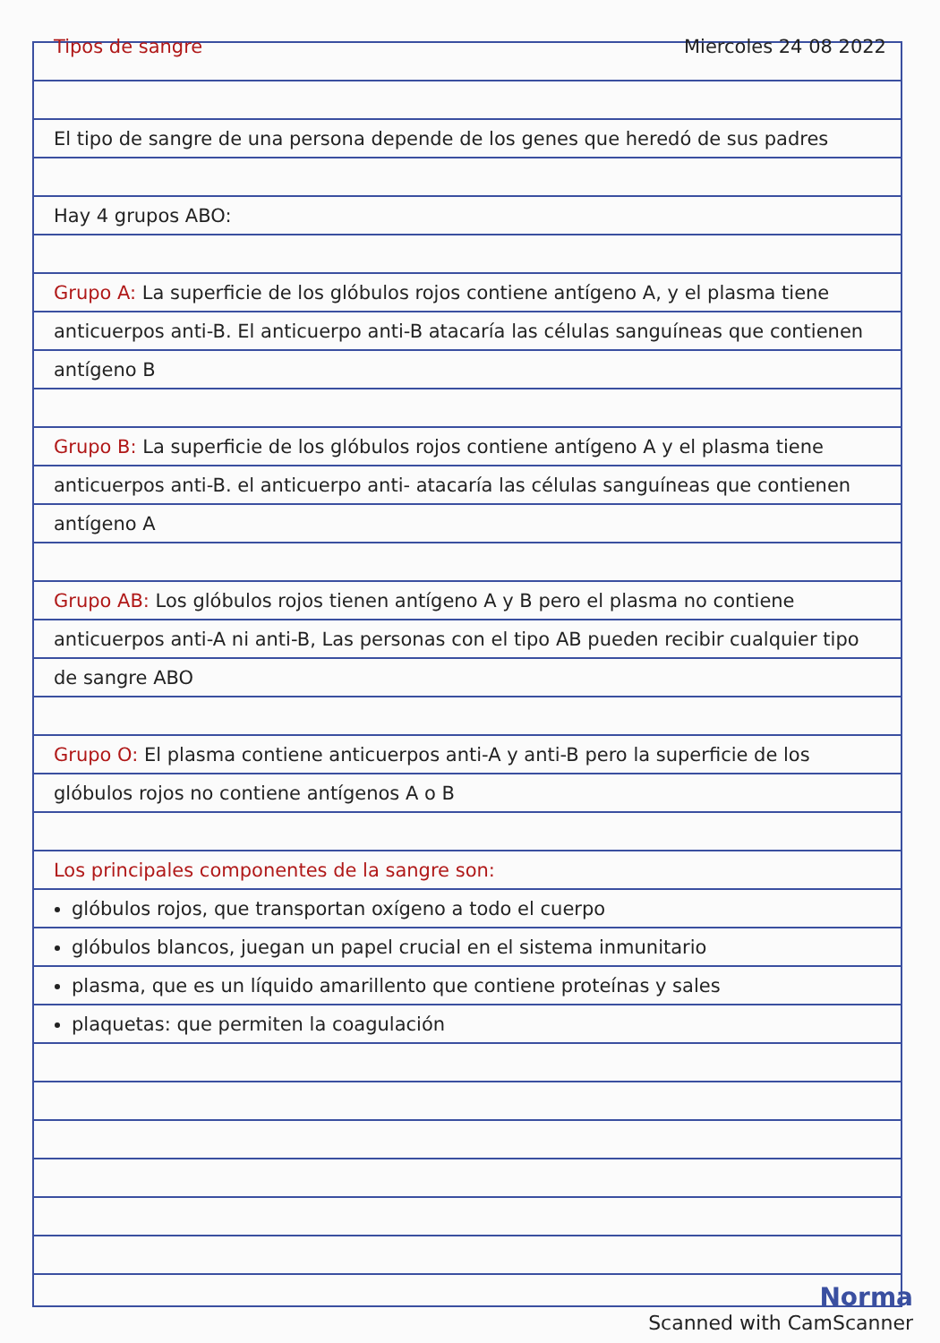Tipos de sangre Miercoles 24 08 2022
El tipo de sangre de una persona depende de los genes que heredó de sus padres
Hay 4 grupos ABO:
Grupo A: La superficie de los glóbulos rojos contiene antígeno A, y el plasma tiene anticuerpos anti-B. El anticuerpo anti-B atacaría las células sanguíneas que contienen antígeno B
Grupo B: La superficie de los glóbulos rojos contiene antígeno A y el plasma tiene anticuerpos anti-B. el anticuerpo anti- atacaría las células sanguíneas que contienen antígeno A
Grupo AB: Los glóbulos rojos tienen antígeno A y B pero el plasma no contiene anticuerpos anti-A ni anti-B, Las personas con el tipo AB pueden recibir cualquier tipo de sangre ABO
Grupo O: El plasma contiene anticuerpos anti-A y anti-B pero la superficie de los glóbulos rojos no contiene antígenos A o B
Los principales componentes de la sangre son:
glóbulos rojos, que transportan oxígeno a todo el cuerpo
glóbulos blancos, juegan un papel crucial en el sistema inmunitario
plasma, que es un líquido amarillento que contiene proteínas y sales
plaquetas: que permiten la coagulación
Norma
Scanned with CamScanner